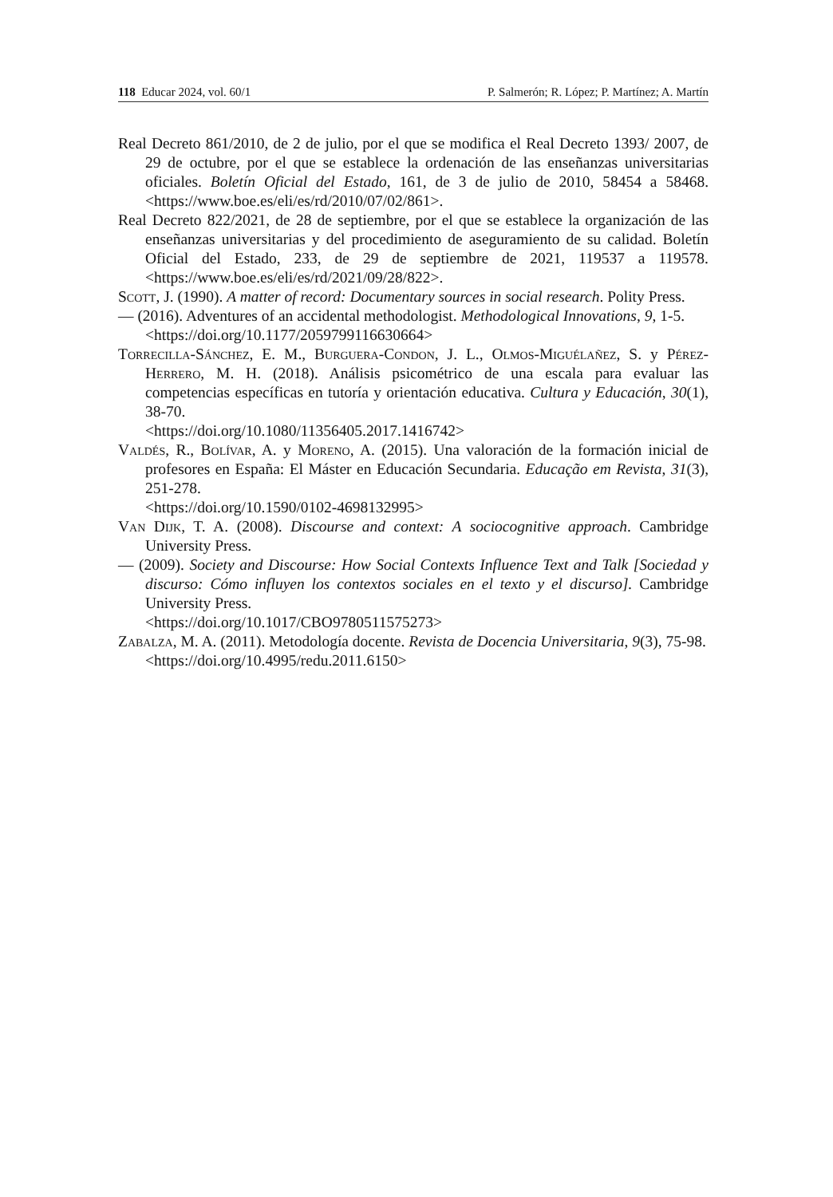118 Educar 2024, vol. 60/1 P. Salmerón; R. López; P. Martínez; A. Martín
Real Decreto 861/2010, de 2 de julio, por el que se modifica el Real Decreto 1393/ 2007, de 29 de octubre, por el que se establece la ordenación de las enseñanzas universitarias oficiales. Boletín Oficial del Estado, 161, de 3 de julio de 2010, 58454 a 58468. <https://www.boe.es/eli/es/rd/2010/07/02/861>.
Real Decreto 822/2021, de 28 de septiembre, por el que se establece la organización de las enseñanzas universitarias y del procedimiento de aseguramiento de su calidad. Boletín Oficial del Estado, 233, de 29 de septiembre de 2021, 119537 a 119578. <https://www.boe.es/eli/es/rd/2021/09/28/822>.
Scott, J. (1990). A matter of record: Documentary sources in social research. Polity Press.
— (2016). Adventures of an accidental methodologist. Methodological Innovations, 9, 1-5.
<https://doi.org/10.1177/2059799116630664>
Torrecilla-Sánchez, E. M., Burguera-Condon, J. L., Olmos-Miguélañez, S. y Pérez-Herrero, M. H. (2018). Análisis psicométrico de una escala para evaluar las competencias específicas en tutoría y orientación educativa. Cultura y Educación, 30(1), 38-70.
<https://doi.org/10.1080/11356405.2017.1416742>
Valdés, R., Bolívar, A. y Moreno, A. (2015). Una valoración de la formación inicial de profesores en España: El Máster en Educación Secundaria. Educação em Revista, 31(3), 251-278.
<https://doi.org/10.1590/0102-4698132995>
Van Dijk, T. A. (2008). Discourse and context: A sociocognitive approach. Cambridge University Press.
— (2009). Society and Discourse: How Social Contexts Influence Text and Talk [Sociedad y discurso: Cómo influyen los contextos sociales en el texto y el discurso]. Cambridge University Press.
<https://doi.org/10.1017/CBO9780511575273>
Zabalza, M. A. (2011). Metodología docente. Revista de Docencia Universitaria, 9(3), 75-98.
<https://doi.org/10.4995/redu.2011.6150>